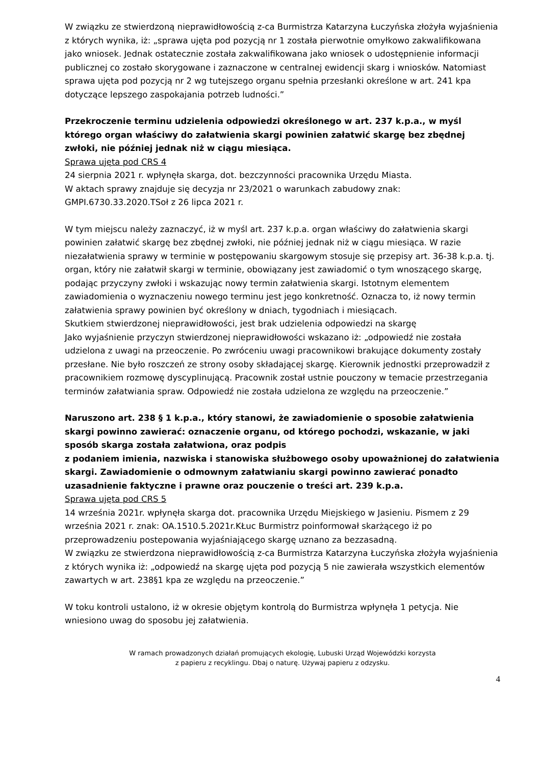W związku ze stwierdzoną nieprawidłowością z-ca Burmistrza Katarzyna Łuczyńska złożyła wyjaśnienia z których wynika, iż: „sprawa ujęta pod pozycją nr 1 została pierwotnie omyłkowo zakwalifikowana jako wniosek. Jednak ostatecznie została zakwalifikowana jako wniosek o udostępnienie informacji publicznej co zostało skorygowane i zaznaczone w centralnej ewidencji skarg i wniosków. Natomiast sprawa ujęta pod pozycją nr 2 wg tutejszego organu spełnia przesłanki określone w art. 241 kpa dotyczące lepszego zaspokajania potrzeb ludności.”
Przekroczenie terminu udzielenia odpowiedzi określonego w art. 237 k.p.a., w myśl którego organ właściwy do załatwienia skargi powinien załatwić skargę bez zbędnej zwłoki, nie później jednak niż w ciągu miesiąca.
Sprawa ujęta pod CRS 4
24 sierpnia 2021 r. wpłynęła skarga, dot. bezczynności pracownika Urzędu Miasta.
W aktach sprawy znajduje się decyzja nr 23/2021 o warunkach zabudowy znak: GMPI.6730.33.2020.TSoł z 26 lipca 2021 r.
W tym miejscu należy zaznaczyć, iż w myśl art. 237 k.p.a. organ właściwy do załatwienia skargi powinien załatwić skargę bez zbędnej zwłoki, nie później jednak niż w ciągu miesiąca. W razie niezałatwienia sprawy w terminie w postępowaniu skargowym stosuje się przepisy art. 36-38 k.p.a. tj. organ, który nie załatwił skargi w terminie, obowiązany jest zawiadomić o tym wnoszącego skargę, podając przyczyny zwłoki i wskazując nowy termin załatwienia skargi. Istotnym elementem zawiadomienia o wyznaczeniu nowego terminu jest jego konkretność. Oznacza to, iż nowy termin załatwienia sprawy powinien być określony w dniach, tygodniach i miesiącach.
Skutkiem stwierdzonej nieprawidłowości, jest brak udzielenia odpowiedzi na skargę
Jako wyjaśnienie przyczyn stwierdzonej nieprawidłowości wskazano iż: „odpowiedź nie została udzielona z uwagi na przeoczenie. Po zwróceniu uwagi pracownikowi brakujące dokumenty zostały przesłane. Nie było roszczeń ze strony osoby składającej skargę. Kierownik jednostki przeprowadził z pracownikiem rozmowę dyscyplinującą. Pracownik został ustnie pouczony w temacie przestrzegania terminów załatwiania spraw. Odpowiedź nie została udzielona ze względu na przeoczenie.”
Naruszono art. 238 § 1 k.p.a., który stanowi, że zawiadomienie o sposobie załatwienia skargi powinno zawierać: oznaczenie organu, od którego pochodzi, wskazanie, w jaki sposób skarga została załatwiona, oraz podpis
z podaniem imienia, nazwiska i stanowiska służbowego osoby upoważnionej do załatwienia skargi. Zawiadomienie o odmownym załatwianiu skargi powinno zawierać ponadto uzasadnienie faktyczne i prawne oraz pouczenie o treści art. 239 k.p.a.
Sprawa ujęta pod CRS 5
14 września 2021r. wpłynęła skarga dot. pracownika Urzędu Miejskiego w Jasieniu. Pismem z 29 września 2021 r. znak: OA.1510.5.2021r.KŁuc Burmistrz poinformował skarżącego iż po przeprowadzeniu postepowania wyjaśniającego skargę uznano za bezzasadną.
W związku ze stwierdzona nieprawidłowością z-ca Burmistrza Katarzyna Łuczyńska złożyła wyjaśnienia z których wynika iż: „odpowiedź na skargę ujęta pod pozycją 5 nie zawierała wszystkich elementów zawartych w art. 238§1 kpa ze względu na przeoczenie.”
W toku kontroli ustalono, iż w okresie objętym kontrolą do Burmistrza wpłynęła 1 petycja. Nie wniesiono uwag do sposobu jej załatwienia.
W ramach prowadzonych działań promujących ekologię, Lubuski Urząd Wojewódzki korzysta
z papieru z recyklingu. Dbaj o naturę. Używaj papieru z odzysku.
4